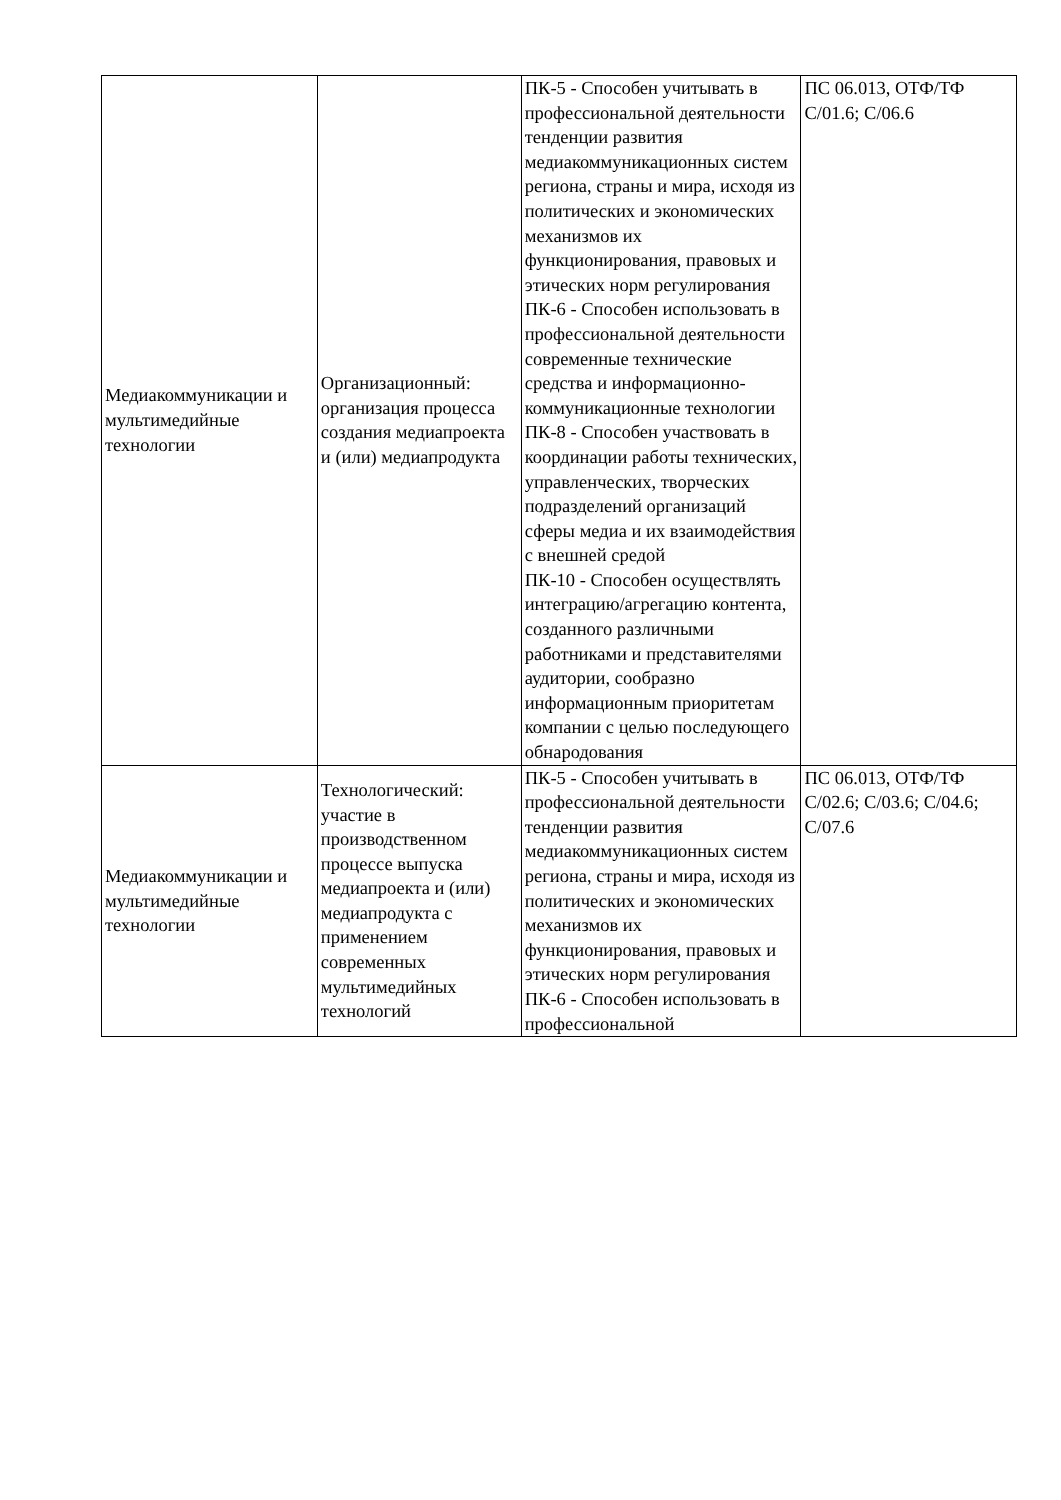| Медиакоммуникации и мультимедийные технологии | Организационный: организация процесса создания медиапроекта и (или) медиапродукта | ПК-5 - Способен учитывать в профессиональной деятельности тенденции развития медиакоммуникационных систем региона, страны и мира, исходя из политических и экономических механизмов их функционирования, правовых и этических норм регулирования ПК-6 - Способен использовать в профессиональной деятельности современные технические средства и информационно-коммуникационные технологии ПК-8 - Способен участвовать в координации работы технических, управленческих, творческих подразделений организаций сферы медиа и их взаимодействия с внешней средой ПК-10 - Способен осуществлять интеграцию/агрегацию контента, созданного различными работниками и представителями аудитории, сообразно информационным приоритетам компании с целью последующего обнародования | ПС 06.013, ОТФ/ТФ С/01.6; С/06.6 |
| Медиакоммуникации и мультимедийные технологии | Технологический: участие в производственном процессе выпуска медиапроекта и (или) медиапродукта с применением современных мультимедийных технологий | ПК-5 - Способен учитывать в профессиональной деятельности тенденции развития медиакоммуникационных систем региона, страны и мира, исходя из политических и экономических механизмов их функционирования, правовых и этических норм регулирования ПК-6 - Способен использовать в профессиональной | ПС 06.013, ОТФ/ТФ С/02.6; С/03.6; С/04.6; С/07.6 |